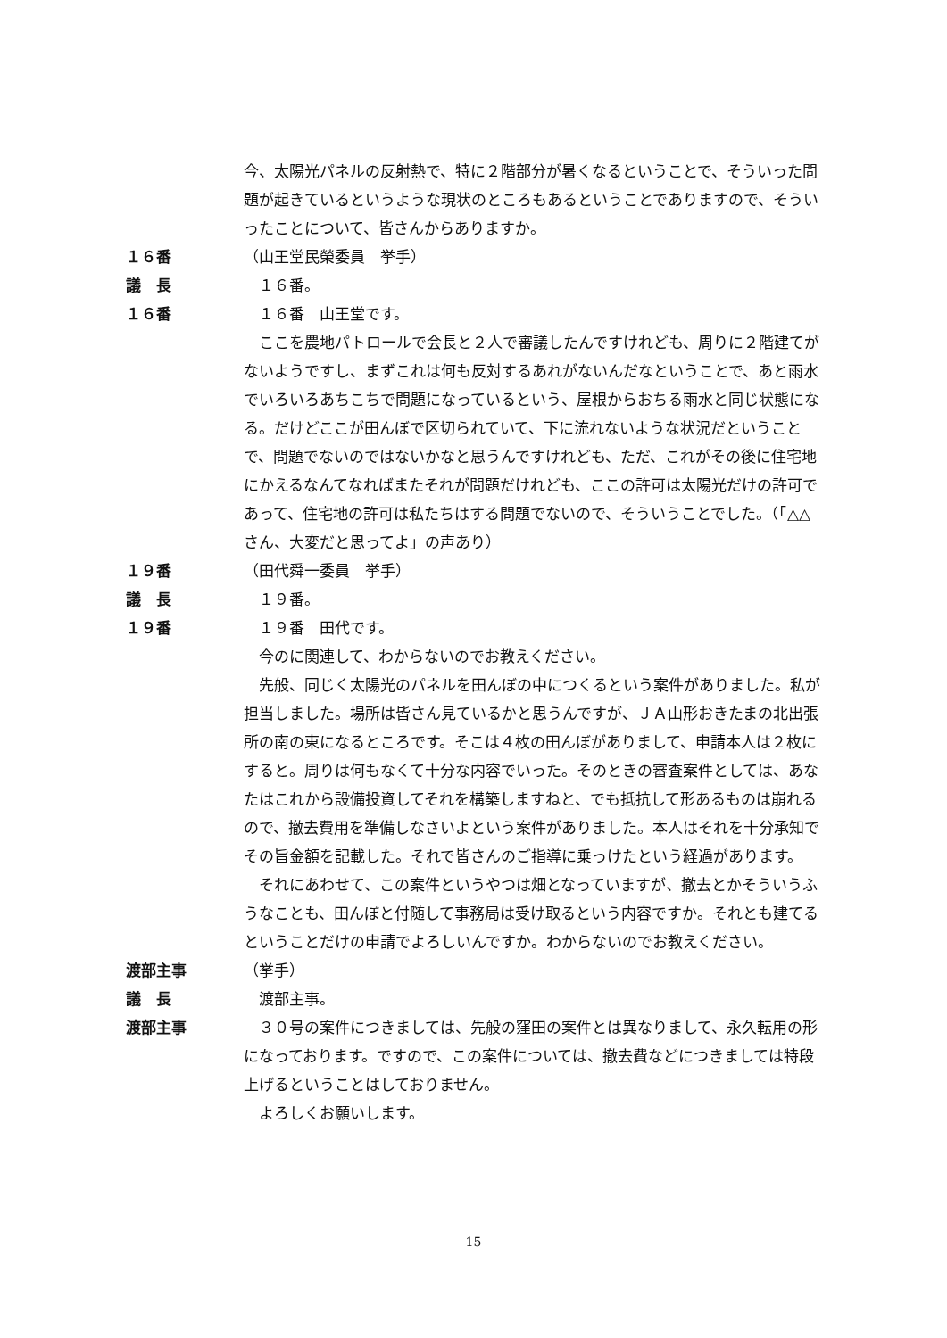今、太陽光パネルの反射熱で、特に２階部分が暑くなるということで、そういった問題が起きているというような現状のところもあるということでありますので、そういったことについて、皆さんからありますか。
１６番 （山王堂民榮委員　挙手）
議　長 　１６番。
１６番 　１６番　山王堂です。
　ここを農地パトロールで会長と２人で審議したんですけれども、周りに２階建てがないようですし、まずこれは何も反対するあれがないんだなということで、あと雨水でいろいろあちこちで問題になっているという、屋根からおちる雨水と同じ状態になる。だけどここが田んぼで区切られていて、下に流れないような状況だということで、問題でないのではないかなと思うんですけれども、ただ、これがその後に住宅地にかえるなんてなればまたそれが問題だけれども、ここの許可は太陽光だけの許可であって、住宅地の許可は私たちはする問題でないので、そういうことでした。（「△△さん、大変だと思ってよ」の声あり）
１９番 （田代舜一委員　挙手）
議　長 　１９番。
１９番 　１９番　田代です。
　今のに関連して、わからないのでお教えください。
　先般、同じく太陽光のパネルを田んぼの中につくるという案件がありました。私が担当しました。場所は皆さん見ているかと思うんですが、ＪＡ山形おきたまの北出張所の南の東になるところです。そこは４枚の田んぼがありまして、申請本人は２枚にすると。周りは何もなくて十分な内容でいった。そのときの審査案件としては、あなたはこれから設備投資してそれを構築しますねと、でも抵抗して形あるものは崩れるので、撤去費用を準備しなさいよという案件がありました。本人はそれを十分承知でその旨金額を記載した。それで皆さんのご指導に乗っけたという経過があります。
　それにあわせて、この案件というやつは畑となっていますが、撤去とかそういうふうなことも、田んぼと付随して事務局は受け取るという内容ですか。それとも建てるということだけの申請でよろしいんですか。わからないのでお教えください。
渡部主事 （挙手）
議　長 　渡部主事。
渡部主事 　３０号の案件につきましては、先般の窪田の案件とは異なりまして、永久転用の形になっております。ですので、この案件については、撤去費などにつきましては特段上げるということはしておりません。
　よろしくお願いします。
15